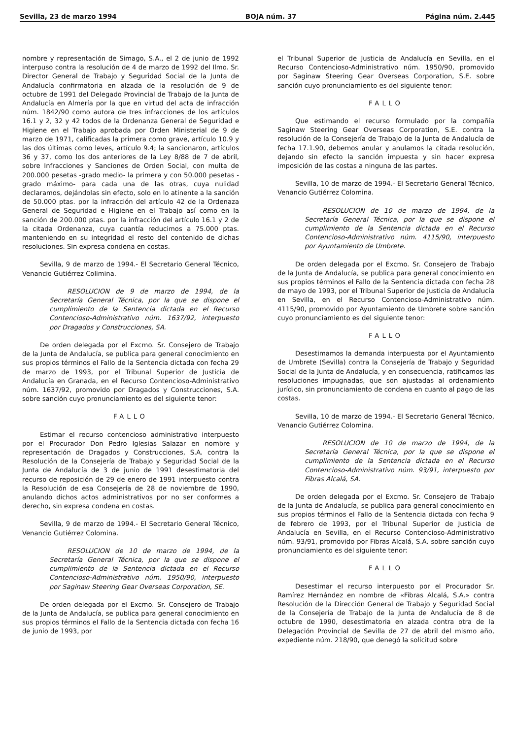Sevilla, 23 de marzo 1994 BOJA núm. 37 Página núm. 2.445
nombre y representación de Simago, S.A., el 2 de junio de 1992 interpuso contra la resolución de 4 de marzo de 1992 del Ilmo. Sr. Director General de Trabajo y Seguridad Social de la Junta de Andalucía confirmatoria en alzada de la resolución de 9 de octubre de 1991 del Delegado Provincial de Trabajo de la Junta de Andalucía en Almería por la que en virtud del acta de infracción núm. 1842/90 como autora de tres infracciones de los artículos 16.1 y 2, 32 y 42 todos de la Ordenanza General de Seguridad e Higiene en el Trabajo aprobada por Orden Ministerial de 9 de marzo de 1971, calificadas la primera como grave, artículo 10.9 y las dos últimas como leves, artículo 9.4; la sancionaron, artículos 36 y 37, como los dos anteriores de la Ley 8/88 de 7 de abril, sobre Infracciones y Sanciones de Orden Social, con multa de 200.000 pesetas -grado medio- la primera y con 50.000 pesetas -grado máximo- para cada una de las otras, cuya nulidad declaramos, dejándolas sin efecto, solo en lo atinente a la sanción de 50.000 ptas. por la infracción del artículo 42 de la Ordenaza General de Seguridad e Higiene en el Trabajo así como en la sanción de 200.000 ptas. por la infracción del artículo 16.1 y 2 de la citada Ordenanza, cuya cuantía reducimos a 75.000 ptas. manteniendo en su integridad el resto del contenido de dichas resoluciones. Sin expresa condena en costas.
Sevilla, 9 de marzo de 1994.- El Secretario General Técnico, Venancio Gutiérrez Colimina.
RESOLUCION de 9 de marzo de 1994, de la Secretaría General Técnica, por la que se dispone el cumplimiento de la Sentencia dictada en el Recurso Contencioso-Administrativo núm. 1637/92, interpuesto por Dragados y Construcciones, SA.
De orden delegada por el Excmo. Sr. Consejero de Trabajo de la Junta de Andalucía, se publica para general conocimiento en sus propios términos el Fallo de la Sentencia dictada con fecha 29 de marzo de 1993, por el Tribunal Superior de Justicia de Andalucía en Granada, en el Recurso Contencioso-Administrativo núm. 1637/92, promovido por Dragados y Construcciones, S.A. sobre sanción cuyo pronunciamiento es del siguiente tenor:
FALLO
Estimar el recurso contencioso administrativo interpuesto por el Procurador Don Pedro Iglesias Salazar en nombre y representación de Dragados y Construcciones, S.A. contra la Resolución de la Consejería de Trabajo y Seguridad Social de la Junta de Andalucía de 3 de junio de 1991 desestimatoria del recurso de reposición de 29 de enero de 1991 interpuesto contra la Resolución de esa Consejería de 28 de noviembre de 1990, anulando dichos actos administrativos por no ser conformes a derecho, sin expresa condena en costas.
Sevilla, 9 de marzo de 1994.- El Secretario General Técnico, Venancio Gutiérrez Colomina.
RESOLUCION de 10 de marzo de 1994, de la Secretaría General Técnica, por la que se dispone el cumplimiento de la Sentencia dictada en el Recurso Contencioso-Administrativo núm. 1950/90, interpuesto por Saginaw Steering Gear Overseas Corporation, SE.
De orden delegada por el Excmo. Sr. Consejero de Trabajo de la Junta de Andalucía, se publica para general conocimiento en sus propios términos el Fallo de la Sentencia dictada con fecha 16 de junio de 1993, por
el Tribunal Superior de Justicia de Andalucía en Sevilla, en el Recurso Contencioso-Administrativo núm. 1950/90, promovido por Saginaw Steering Gear Overseas Corporation, S.E. sobre sanción cuyo pronunciamiento es del siguiente tenor:
FALLO
Que estimando el recurso formulado por la compañía Saginaw Steering Gear Overseas Corporation, S.E. contra la resolución de la Consejería de Trabajo de la Junta de Andalucía de fecha 17.1.90, debemos anular y anulamos la citada resolución, dejando sin efecto la sanción impuesta y sin hacer expresa imposición de las costas a ninguna de las partes.
Sevilla, 10 de marzo de 1994.- El Secretario General Técnico, Venancio Gutiérrez Colomina.
RESOLUCION de 10 de marzo de 1994, de la Secretaría General Técnica, por la que se dispone el cumplimiento de la Sentencia dictada en el Recurso Contencioso-Administrativo núm. 4115/90, interpuesto por Ayuntamiento de Umbrete.
De orden delegada por el Excmo. Sr. Consejero de Trabajo de la Junta de Andalucía, se publica para general conocimiento en sus propios términos el Fallo de la Sentencia dictada con fecha 28 de mayo de 1993, por el Tribunal Superior de Justicia de Andalucía en Sevilla, en el Recurso Contencioso-Administrativo núm. 4115/90, promovido por Ayuntamiento de Umbrete sobre sanción cuyo pronunciamiento es del siguiente tenor:
FALLO
Desestimamos la demanda interpuesta por el Ayuntamiento de Umbrete (Sevilla) contra la Consejería de Trabajo y Seguridad Social de la Junta de Andalucía, y en consecuencia, ratificamos las resoluciones impugnadas, que son ajustadas al ordenamiento jurídico, sin pronunciamiento de condena en cuanto al pago de las costas.
Sevilla, 10 de marzo de 1994.- El Secretario General Técnico, Venancio Gutiérrez Colomina.
RESOLUCION de 10 de marzo de 1994, de la Secretaría General Técnica, por la que se dispone el cumplimiento de la Sentencia dictada en el Recurso Contencioso-Administrativo núm. 93/91, interpuesto por Fibras Alcalá, SA.
De orden delegada por el Excmo. Sr. Consejero de Trabajo de la Junta de Andalucía, se publica para general conocimiento en sus propios términos el Fallo de la Sentencia dictada con fecha 9 de febrero de 1993, por el Tribunal Superior de Justicia de Andalucía en Sevilla, en el Recurso Contencioso-Administrativo núm. 93/91, promovido por Fibras Alcalá, S.A. sobre sanción cuyo pronunciamiento es del siguiente tenor:
FALLO
Desestimar el recurso interpuesto por el Procurador Sr. Ramírez Hernández en nombre de «Fibras Alcalá, S.A.» contra Resolución de la Dirección General de Trabajo y Seguridad Social de la Consejería de Trabajo de la Junta de Andalucía de 8 de octubre de 1990, desestimatoria en alzada contra otra de la Delegación Provincial de Sevilla de 27 de abril del mismo año, expediente núm. 218/90, que denegó la solicitud sobre